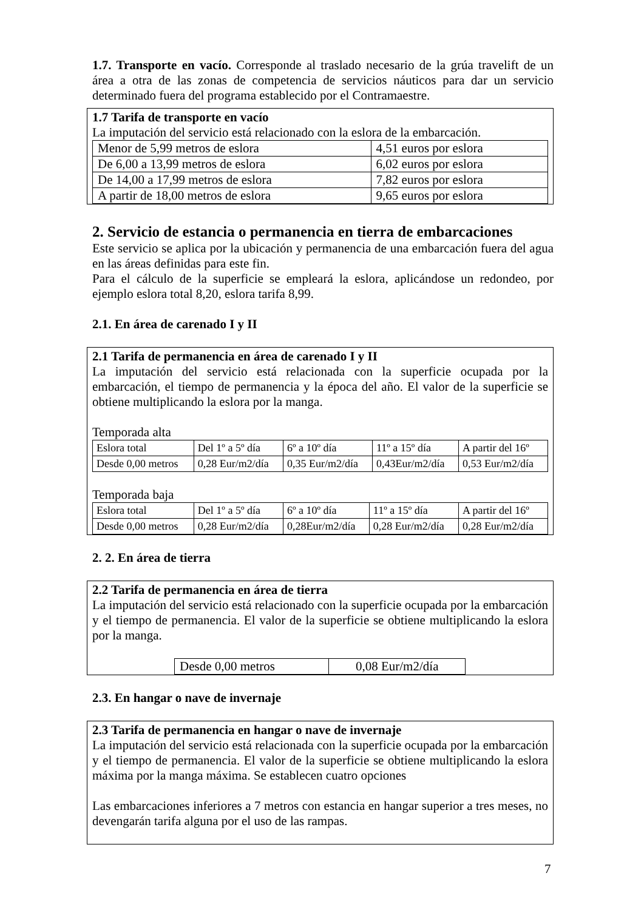1.7. Transporte en vacío. Corresponde al traslado necesario de la grúa travelift de un área a otra de las zonas de competencia de servicios náuticos para dar un servicio determinado fuera del programa establecido por el Contramaestre.
1.7 Tarifa de transporte en vacío
La imputación del servicio está relacionado con la eslora de la embarcación.
| Menor de 5,99 metros de eslora | 4,51 euros por eslora |
| De 6,00 a 13,99 metros de eslora | 6,02 euros por eslora |
| De 14,00 a 17,99 metros de eslora | 7,82 euros por eslora |
| A partir de 18,00 metros de eslora | 9,65 euros por eslora |
2. Servicio de estancia o permanencia en tierra de embarcaciones
Este servicio se aplica por la ubicación y permanencia de una embarcación fuera del agua en las áreas definidas para este fin.
Para el cálculo de la superficie se empleará la eslora, aplicándose un redondeo, por ejemplo eslora total 8,20, eslora tarifa 8,99.
2.1. En área de carenado I y II
2.1 Tarifa de permanencia en área de carenado I y II
La imputación del servicio está relacionada con la superficie ocupada por la embarcación, el tiempo de permanencia y la época del año. El valor de la superficie se obtiene multiplicando la eslora por la manga.
Temporada alta
| Eslora total | Del 1º a 5º día | 6º a 10º día | 11º a 15º día | A partir del 16º |
| Desde 0,00 metros | 0,28 Eur/m2/día | 0,35 Eur/m2/día | 0,43Eur/m2/día | 0,53 Eur/m2/día |
Temporada baja
| Eslora total | Del 1º a 5º día | 6º a 10º día | 11º a 15º día | A partir del 16º |
| Desde 0,00 metros | 0,28 Eur/m2/día | 0,28Eur/m2/día | 0,28 Eur/m2/día | 0,28 Eur/m2/día |
2. 2. En área de tierra
2.2 Tarifa de permanencia en área de tierra
La imputación del servicio está relacionado con la superficie ocupada por la embarcación y el tiempo de permanencia. El valor de la superficie se obtiene multiplicando la eslora por la manga.
| Desde 0,00 metros | 0,08 Eur/m2/día |
2.3. En hangar o nave de invernaje
2.3 Tarifa de permanencia en hangar o nave de invernaje
La imputación del servicio está relacionada con la superficie ocupada por la embarcación y el tiempo de permanencia. El valor de la superficie se obtiene multiplicando la eslora máxima por la manga máxima. Se establecen cuatro opciones
Las embarcaciones inferiores a 7 metros con estancia en hangar superior a tres meses, no devengarán tarifa alguna por el uso de las rampas.
7